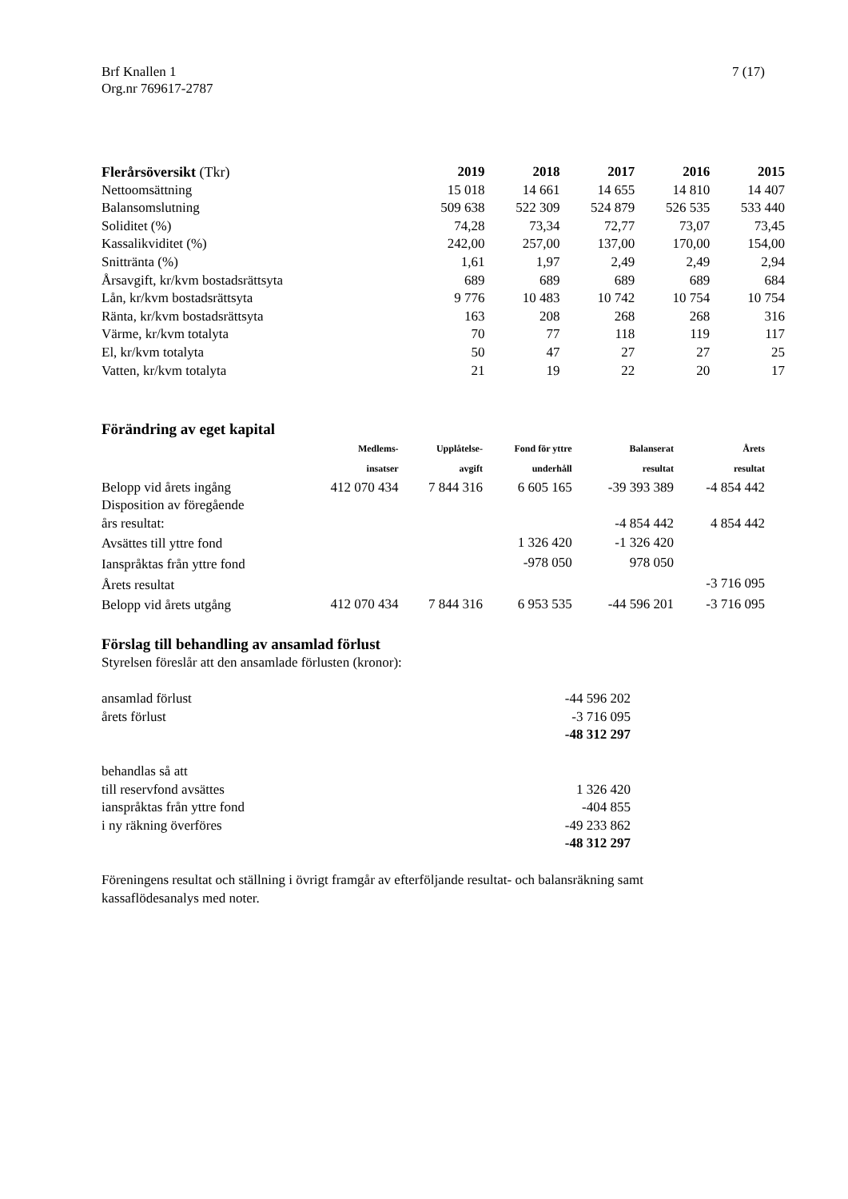Brf Knallen 1 7 (17)
Org.nr 769617-2787
| Flerårsöversikt (Tkr) | 2019 | 2018 | 2017 | 2016 | 2015 |
| Nettoomsättning | 15 018 | 14 661 | 14 655 | 14 810 | 14 407 |
| Balansomslutning | 509 638 | 522 309 | 524 879 | 526 535 | 533 440 |
| Soliditet (%) | 74,28 | 73,34 | 72,77 | 73,07 | 73,45 |
| Kassalikviditet (%) | 242,00 | 257,00 | 137,00 | 170,00 | 154,00 |
| Snittränta (%) | 1,61 | 1,97 | 2,49 | 2,49 | 2,94 |
| Årsavgift, kr/kvm bostadsrättsyta | 689 | 689 | 689 | 689 | 684 |
| Lån, kr/kvm bostadsrättsyta | 9 776 | 10 483 | 10 742 | 10 754 | 10 754 |
| Ränta, kr/kvm bostadsrättsyta | 163 | 208 | 268 | 268 | 316 |
| Värme, kr/kvm totalyta | 70 | 77 | 118 | 119 | 117 |
| El, kr/kvm totalyta | 50 | 47 | 27 | 27 | 25 |
| Vatten, kr/kvm totalyta | 21 | 19 | 22 | 20 | 17 |
Förändring av eget kapital
| | Medlems- insatser | Upplåtelse- avgift | Fond för yttre underhåll | Balanserat resultat | Årets resultat |
| --- | --- | --- | --- | --- | --- |
| Belopp vid årets ingång | 412 070 434 | 7 844 316 | 6 605 165 | -39 393 389 | -4 854 442 |
| Disposition av föregående års resultat: | | | | -4 854 442 | 4 854 442 |
| Avsättes till yttre fond | | | 1 326 420 | -1 326 420 | |
| Ianspråktas från yttre fond | | | -978 050 | 978 050 | |
| Årets resultat | | | | | -3 716 095 |
| Belopp vid årets utgång | 412 070 434 | 7 844 316 | 6 953 535 | -44 596 201 | -3 716 095 |
Förslag till behandling av ansamlad förlust
Styrelsen föreslår att den ansamlade förlusten (kronor):
| ansamlad förlust | -44 596 202 |
| årets förlust | -3 716 095 |
| | -48 312 297 |
| behandlas så att | |
| till reservfond avsättes | 1 326 420 |
| ianspråktas från yttre fond | -404 855 |
| i ny räkning överföres | -49 233 862 |
| | -48 312 297 |
Föreningens resultat och ställning i övrigt framgår av efterföljande resultat- och balansräkning samt
kassaflödesanalys med noter.